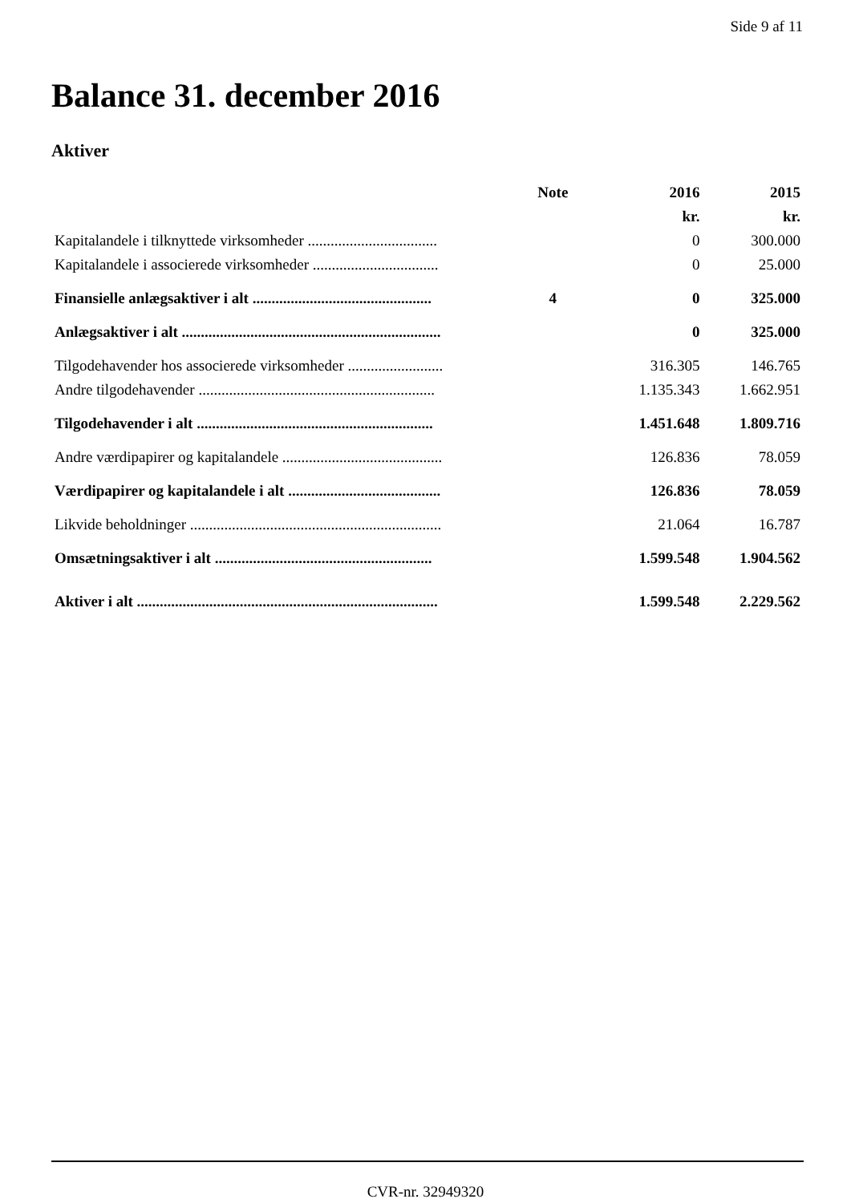Side 9 af 11
Balance 31. december 2016
Aktiver
| | Note | 2016 | 2015 |
| --- | --- | --- | --- |
| | | kr. | kr. |
| Kapitalandele i tilknyttede virksomheder .................................. | | 0 | 300.000 |
| Kapitalandele i associerede virksomheder ................................. | | 0 | 25.000 |
| Finansielle anlægsaktiver i alt ............................................... | 4 | 0 | 325.000 |
| Anlægsaktiver i alt .................................................................... | | 0 | 325.000 |
| Tilgodehavender hos associerede virksomheder ......................... | | 316.305 | 146.765 |
| Andre tilgodehavender .............................................................. | | 1.135.343 | 1.662.951 |
| Tilgodehavender i alt .............................................................. | | 1.451.648 | 1.809.716 |
| Andre værdipapirer og kapitalandele .......................................... | | 126.836 | 78.059 |
| Værdipapirer og kapitalandele i alt ........................................ | | 126.836 | 78.059 |
| Likvide beholdninger .................................................................. | | 21.064 | 16.787 |
| Omsætningsaktiver i alt ......................................................... | | 1.599.548 | 1.904.562 |
| Aktiver i alt ............................................................................... | | 1.599.548 | 2.229.562 |
CVR-nr. 32949320